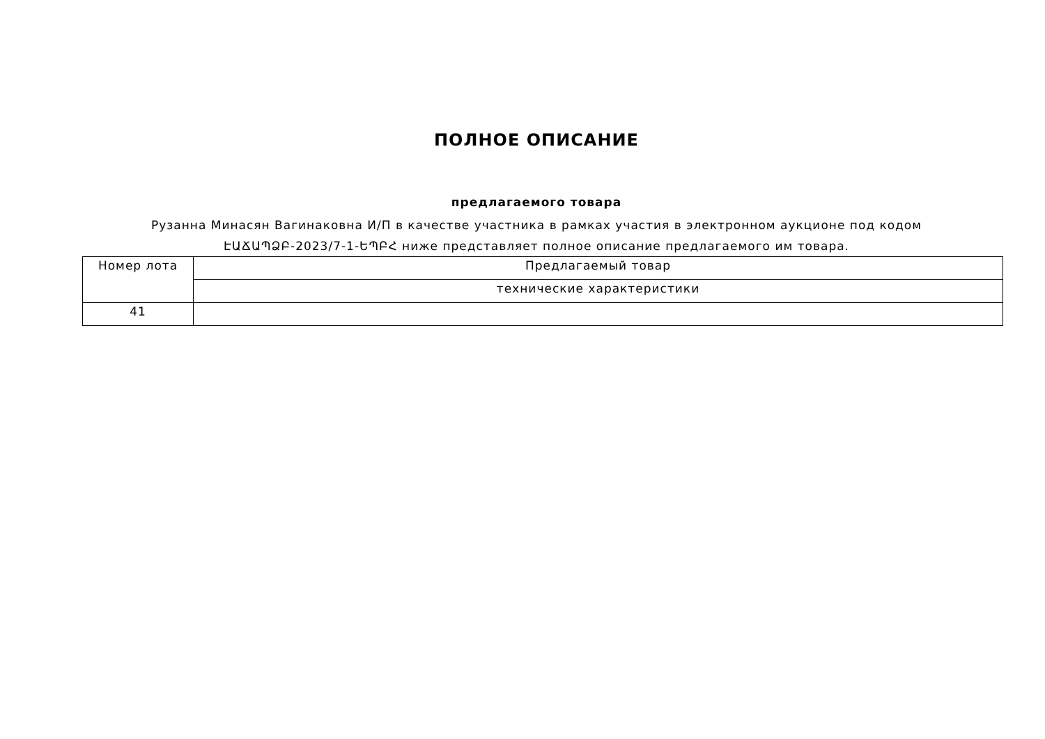ПОЛНОЕ ОПИСАНИЕ
предлагаемого товара
Рузанна Минасян Вагинаковна И/П в качестве участника в рамках участия в электронном аукционе под кодом
ԷԱՃԱՊՁԲ-2023/7-1-ԵՊԲՀ ниже представляет полное описание предлагаемого им товара.
| Номер лота | Предлагаемый товар |
| --- | --- |
| | технические характеристики |
| 41 | |